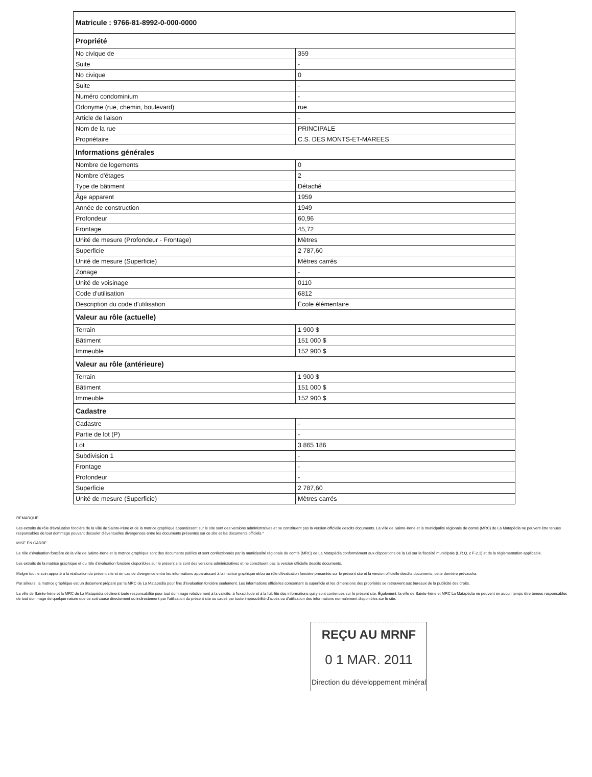| Matricule : 9766-81-8992-0-000-0000 | |
| --- | --- |
| Propriété | |
| No civique de | 359 |
| Suite | - |
| No civique | 0 |
| Suite | - |
| Numéro condominium | - |
| Odonyme (rue, chemin, boulevard) | rue |
| Article de liaison | - |
| Nom de la rue | PRINCIPALE |
| Propriétaire | C.S. DES MONTS-ET-MAREES |
| Informations générales | |
| Nombre de logements | 0 |
| Nombre d'étages | 2 |
| Type de bâtiment | Détaché |
| Âge apparent | 1959 |
| Année de construction | 1949 |
| Profondeur | 60,96 |
| Frontage | 45,72 |
| Unité de mesure (Profondeur - Frontage) | Mètres |
| Superficie | 2 787,60 |
| Unité de mesure (Superficie) | Mètres carrés |
| Zonage | - |
| Unité de voisinage | 0110 |
| Code d'utilisation | 6812 |
| Description du code d'utilisation | École élémentaire |
| Valeur au rôle (actuelle) | |
| Terrain | 1 900 $ |
| Bâtiment | 151 000 $ |
| Immeuble | 152 900 $ |
| Valeur au rôle (antérieure) | |
| Terrain | 1 900 $ |
| Bâtiment | 151 000 $ |
| Immeuble | 152 900 $ |
| Cadastre | |
| Cadastre | - |
| Partie de lot (P) | - |
| Lot | 3 865 186 |
| Subdivision 1 | - |
| Frontage | - |
| Profondeur | - |
| Superficie | 2 787,60 |
| Unité de mesure (Superficie) | Mètres carrés |
REMARQUE
Les extraits du rôle d'évaluation foncière de la ville de Sainte-Irène et de la matrice graphique apparaissant sur le site sont des versions administratives et ne constituent pas la version officielle desdits documents. La ville de Sainte-Irène et la municipalité régionale de comté (MRC) de La Matapédia ne peuvent être tenues responsables de tout dommage pouvant découler d'éventuelles divergences entre les documents présentés sur ce site et les documents officiels.*
MISE EN GARDE
Le rôle d'évaluation foncière de la ville de Sainte-Irène et la matrice graphique sont des documents publics et sont confectionnés par la municipalité régionale de comté (MRC) de La Matapédia conformément aux dispositions de la Loi sur la fiscalité municipale (L.R.Q. c F-2.1) et de la réglementation applicable.
Les extraits de la matrice graphique et du rôle d'évaluation foncière disponibles sur le présent site sont des versions administratives et ne constituent pas la version officielle desdits documents.
Malgré tout le soin apporté à la réalisation du présent site et en cas de divergence entre les informations apparaissant à la matrice graphique et/ou au rôle d'évaluation foncière présentés sur le présent site et la version officielle desdits documents, cette dernière prévaudra.
Par ailleurs, la matrice graphique est un document préparé par la MRC de La Matapédia pour fins d'évaluation foncière seulement. Les informations officielles concernant la superficie et les dimensions des propriétés se retrouvent aux bureaux de la publicité des droits.
La ville de Sainte-Irène et la MRC de La Matapédia déclinent toute responsabilité pour tout dommage relativement à la validité, à l'exactitude et à la fiabilité des informations qui y sont contenues sur le présent site. Également, la ville de Sainte-Irène et MRC La Matapédia ne peuvent en aucun temps être tenues responsables de tout dommage de quelque nature que ce soit causé directement ou indirectement par l'utilisation du présent site ou causé par toute impossibilité d'accès ou d'utilisation des informations normalement disponibles sur le site.
REÇU AU MRNF
0 1 MAR. 2011
Direction du développement minéral